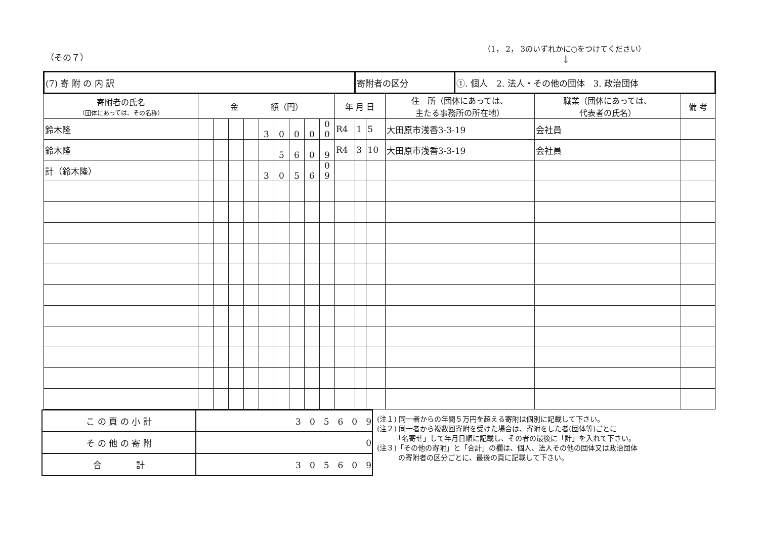（その７）
（1， 2， 3のいずれかに○をつけてください）
↓
| (7) 寄 附 の 内 訳 | | | | | | | | | | | 寄附者の区分 | | | ①. 個人 2. 法人・その他の団体 3. 政治団体 | | |
| 寄附者の氏名 （団体にあっては、その名称） | 金 額（円） | | | | | | | | | 年 月 日 | | | 住 所（団体にあっては、 主たる事務所の所在地） | | 職業（団体にあっては、 代表者の氏名） | 備 考 |
| 鈴木隆 | | | | | 3 | 0 | 0 | 0 | 0 0 | R4 | 1 | 5 | 大田原市浅香3-3-19 | | 会社員 | |
| 鈴木隆 | | | | | | 5 | 6 | 0 | 9 | R4 | 3 | 10 | 大田原市浅香3-3-19 | | 会社員 | |
| 計（鈴木隆） | | | | | 3 | 0 | 5 | 6 | 0 9 | | | | | | | |
| こ の 頁 の 小 計 | 3 0 5 6 0 9 |
| そ の 他 の 寄 附 | 0 |
| 合 計 | 3 0 5 6 0 9 |
(注１) 同一者からの年間５万円を超える寄附は個別に記載して下さい。
(注２) 同一者から複数回寄附を受けた場合は、寄附をした者(団体等)ごとに
　　　「名寄せ」して年月日順に記載し、その者の最後に「計」を入れて下さい。
(注３)「その他の寄附」と「合計」の欄は、個人、法人その他の団体又は政治団体
　　　の寄附者の区分ごとに、最後の頁に記載して下さい。